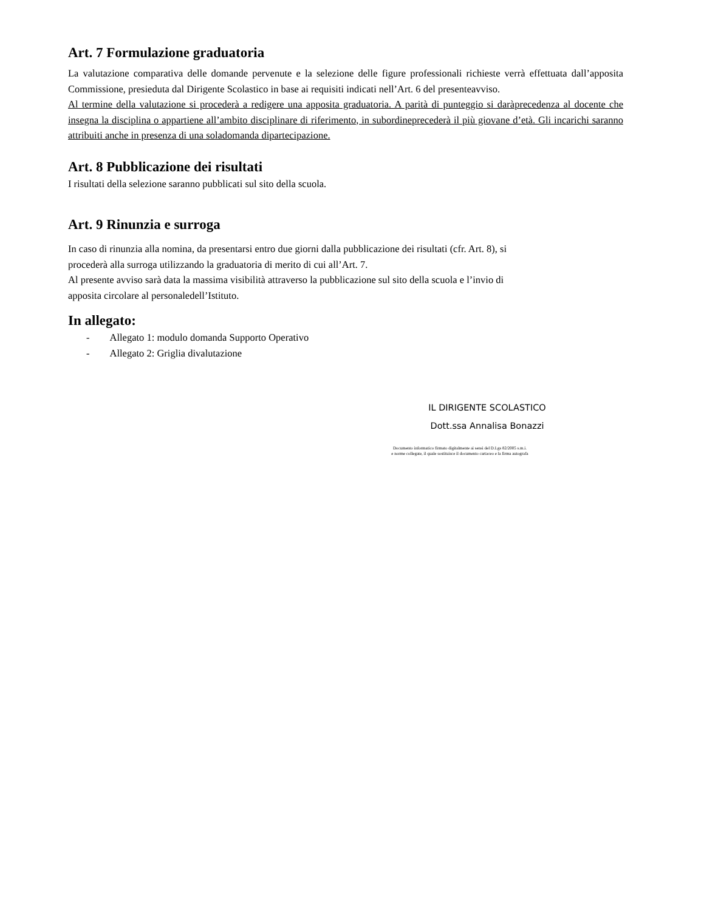Art. 7 Formulazione graduatoria
La valutazione comparativa delle domande pervenute e la selezione delle figure professionali richieste verrà effettuata dall’apposita Commissione, presieduta dal Dirigente Scolastico in base ai requisiti indicati nell’Art. 6 del presenteavviso.
Al termine della valutazione si procederà a redigere una apposita graduatoria. A parità di punteggio si daràprecedenza al docente che insegna la disciplina o appartiene all’ambito disciplinare di riferimento, in subordineprecederà il più giovane d’età. Gli incarichi saranno attribuiti anche in presenza di una soladomanda dipartecipazione.
Art. 8 Pubblicazione dei risultati
I risultati della selezione saranno pubblicati sul sito della scuola.
Art. 9 Rinunzia e surroga
In caso di rinunzia alla nomina, da presentarsi entro due giorni dalla pubblicazione dei risultati (cfr. Art. 8), si
procederà alla surroga utilizzando la graduatoria di merito di cui all’Art. 7.
Al presente avviso sarà data la massima visibilità attraverso la pubblicazione sul sito della scuola e l’invio di
apposita circolare al personaledell’Istituto.
In allegato:
- Allegato 1: modulo domanda Supporto Operativo
- Allegato 2: Griglia divalutazione
IL DIRIGENTE SCOLASTICO
Dott.ssa Annalisa Bonazzi
Documento informatico firmato digitalmente ai sensi del D.Lgs 82/2005 s.m.i.
e norme collegate, il quale sostituisce il documento cartaceo e la firma autografa